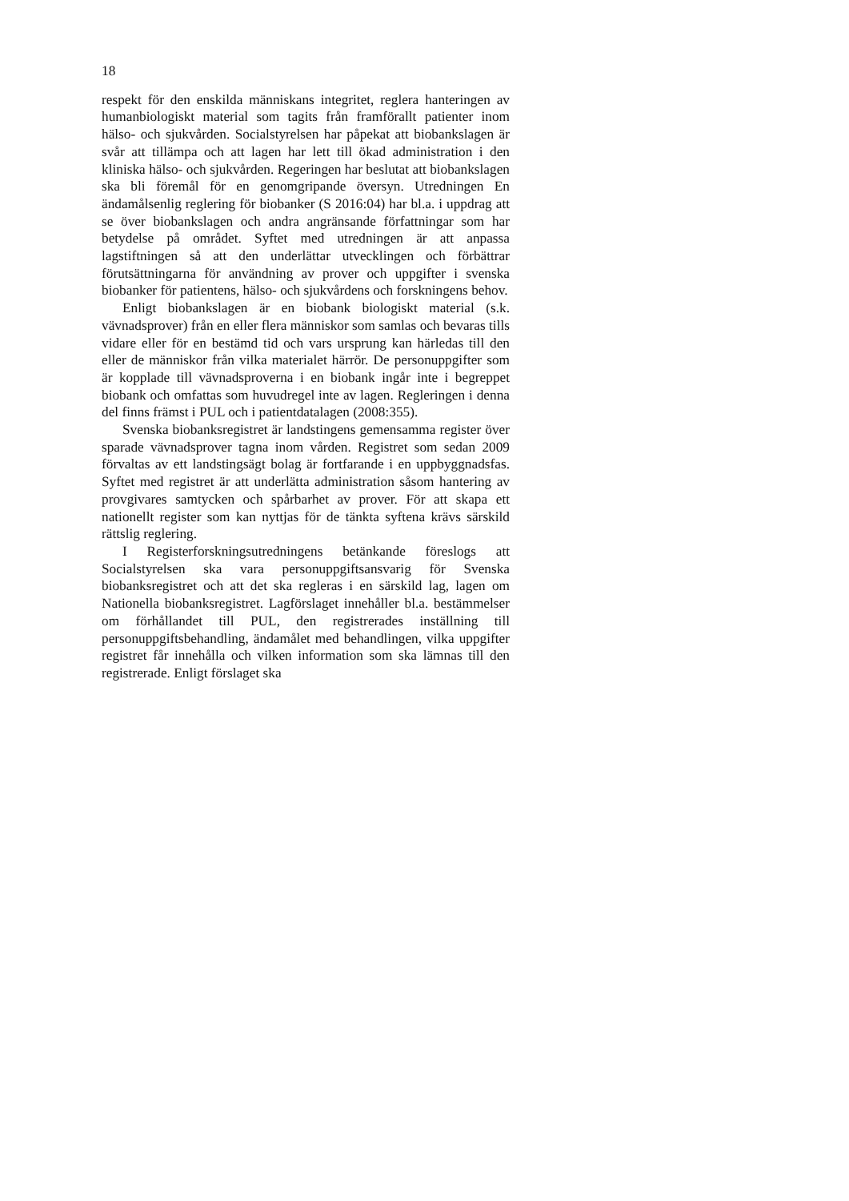18
respekt för den enskilda människans integritet, reglera hanteringen av humanbiologiskt material som tagits från framförallt patienter inom hälso- och sjukvården. Socialstyrelsen har påpekat att biobankslagen är svår att tillämpa och att lagen har lett till ökad administration i den kliniska hälso- och sjukvården. Regeringen har beslutat att biobankslagen ska bli föremål för en genomgripande översyn. Utredningen En ändamålsenlig reglering för biobanker (S 2016:04) har bl.a. i uppdrag att se över biobankslagen och andra angränsande författningar som har betydelse på området. Syftet med utredningen är att anpassa lagstiftningen så att den underlättar utvecklingen och förbättrar förutsättningarna för användning av prover och uppgifter i svenska biobanker för patientens, hälso- och sjukvårdens och forskningens behov.
Enligt biobankslagen är en biobank biologiskt material (s.k. vävnadsprover) från en eller flera människor som samlas och bevaras tills vidare eller för en bestämd tid och vars ursprung kan härledas till den eller de människor från vilka materialet härrör. De personuppgifter som är kopplade till vävnadsproverna i en biobank ingår inte i begreppet biobank och omfattas som huvudregel inte av lagen. Regleringen i denna del finns främst i PUL och i patientdatalagen (2008:355).
Svenska biobanksregistret är landstingens gemensamma register över sparade vävnadsprover tagna inom vården. Registret som sedan 2009 förvaltas av ett landstingsägt bolag är fortfarande i en uppbyggnadsfas. Syftet med registret är att underlätta administration såsom hantering av provgivares samtycken och spårbarhet av prover. För att skapa ett nationellt register som kan nyttjas för de tänkta syftena krävs särskild rättslig reglering.
I Registerforskningsutredningens betänkande föreslogs att Socialstyrelsen ska vara personuppgiftsansvarig för Svenska biobanksregistret och att det ska regleras i en särskild lag, lagen om Nationella biobanksregistret. Lagförslaget innehåller bl.a. bestämmelser om förhållandet till PUL, den registrerades inställning till personuppgiftsbehandling, ändamålet med behandlingen, vilka uppgifter registret får innehålla och vilken information som ska lämnas till den registrerade. Enligt förslaget ska